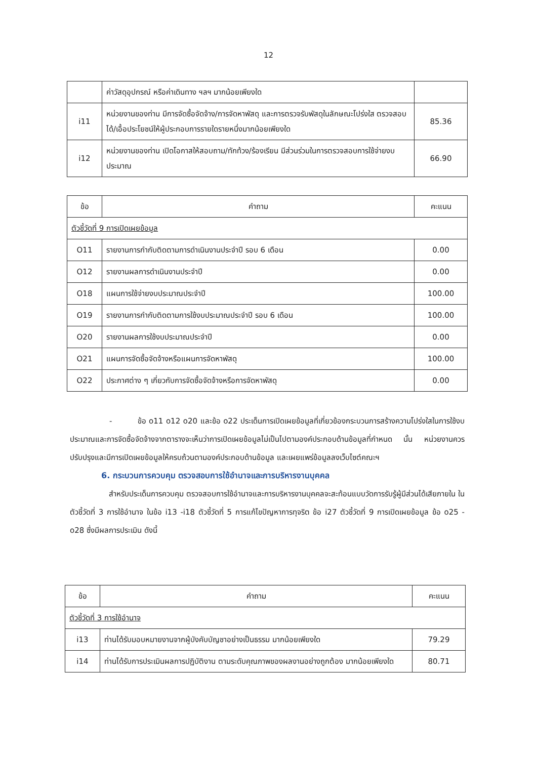12
| | ค่าวัสดุอุปกรณ์ หรือค่าเดินทาง ฯลฯ มากน้อยเพียงใด | |
| i11 | หน่วยงานของท่าน มีการจัดซื้อจัดจ้าง/การจัดหาพัสดุ และการตรวจรับพัสดุในลักษณะโปร่งใส ตรวจสอบได้/เอื้อประโยชน์ให้ผู้ประกอบการรายใดรายหนึ่งมากน้อยเพียงใด | 85.36 |
| i12 | หน่วยงานของท่าน เปิดโอกาสให้สอบถาม/ทักท้วง/ร้องเรียน มีส่วนร่วมในการตรวจสอบการใช้จ่ายงบประมาณ | 66.90 |
| ข้อ | คำถาม | คะแนน |
| --- | --- | --- |
| ตัวชี้วัดที่ 9 การเปิดเผยข้อมูล | | |
| O11 | รายงานการกำกับติดตามการดำเนินงานประจำปี รอบ 6 เดือน | 0.00 |
| O12 | รายงานผลการดำเนินงานประจำปี | 0.00 |
| O18 | แผนการใช้จ่ายงบประมาณประจำปี | 100.00 |
| O19 | รายงานการกำกับติดตามการใช้งบประมาณประจำปี รอบ 6 เดือน | 100.00 |
| O20 | รายงานผลการใช้งบประมาณประจำปี | 0.00 |
| O21 | แผนการจัดซื้อจัดจ้างหรือแผนการจัดหาพัสดุ | 100.00 |
| O22 | ประกาศต่าง ๆ เกี่ยวกับการจัดซื้อจัดจ้างหรือการจัดหาพัสดุ | 0.00 |
- ข้อ o11 o12 o20 และข้อ o22 ประเด็นการเปิดเผยข้อมูลที่เกี่ยวข้องกระบวนการสร้างความโปร่งใสในการใช้งบประมาณและการจัดซื้อจัดจ้างจากตารางจะเห็นว่าการเปิดเผยข้อมูลไม่เป็นไปตามองค์ประกอบด้านข้อมูลที่กำหนด นั้น หน่วยงานควรปรับปรุงและมีการเปิดเผยข้อมูลให้ครบถ้วนตามองค์ประกอบด้านข้อมูล และเผยแพร่ข้อมูลลงเว็บไซต์คณะฯ
6. กระบวนการควบคุม ตรวจสอบการใช้อำนาจและการบริหารงานบุคคล
สำหรับประเด็นการควบคุม ตรวจสอบการใช้อำนาจและการบริหารงานบุคคลจะสะท้อนแบบวัดการรับรู้ผู้มีส่วนได้เสียภายใน ในตัวชี้วัดที่ 3 การใช้อำนาจ ในข้อ i13 -i18 ตัวชี้วัดที่ 5 การแก้ไขปัญหาการทุจริต ข้อ i27 ตัวชี้วัดที่ 9 การเปิดเผยข้อมูล ข้อ o25 - o28 ซึ่งมีผลการประเมิน ดังนี้
| ข้อ | คำถาม | คะแนน |
| --- | --- | --- |
| ตัวชี้วัดที่ 3 การใช้อำนาจ | | |
| i13 | ท่านได้รับมอบหมายงานจากผู้บังคับบัญชาอย่างเป็นธรรม มากน้อยเพียงใด | 79.29 |
| i14 | ท่านได้รับการประเมินผลการปฏิบัติงาน ตามระดับคุณภาพของผลงานอย่างถูกต้อง มากน้อยเพียงใด | 80.71 |